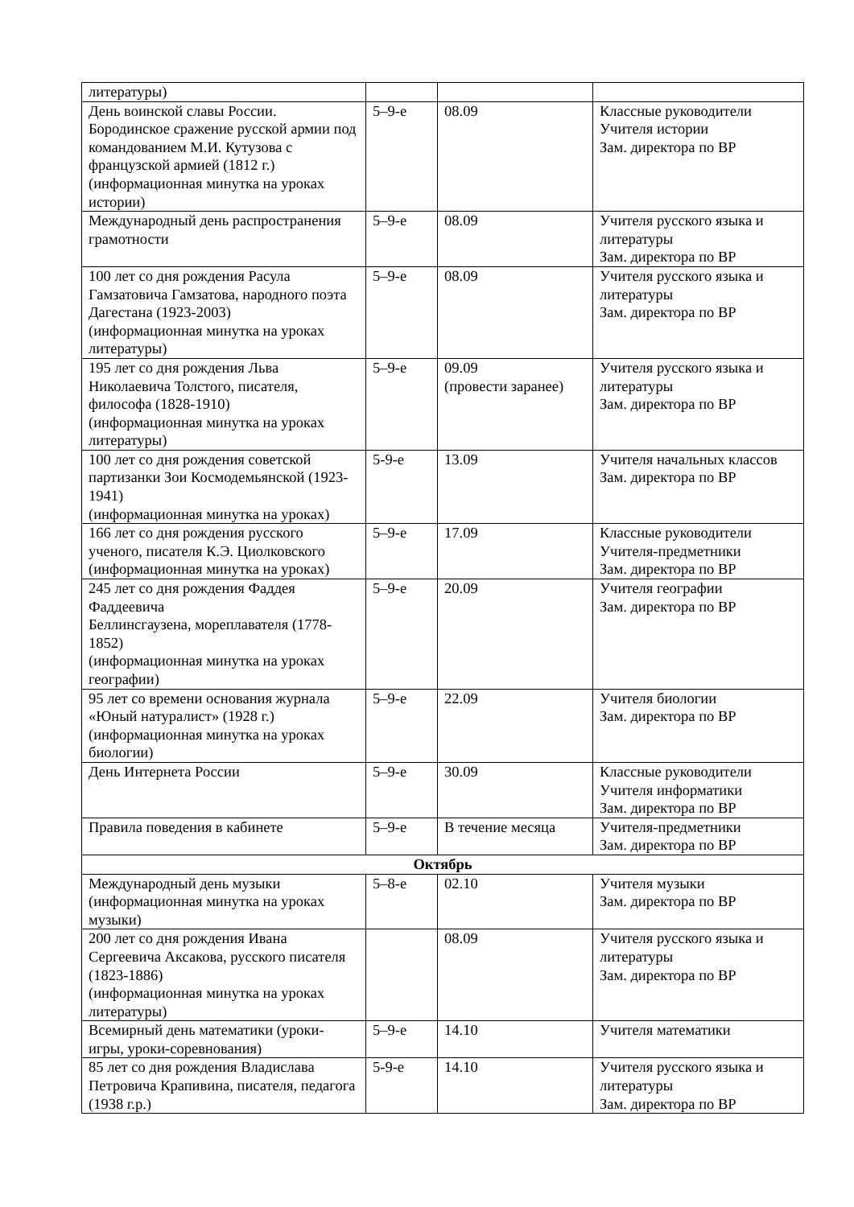| литературы) | | | |
| День воинской славы России. Бородинское сражение русской армии под командованием М.И. Кутузова с французской армией (1812 г.) (информационная минутка на уроках истории) | 5–9-е | 08.09 | Классные руководители Учителя истории Зам. директора по ВР |
| Международный день распространения грамотности | 5–9-е | 08.09 | Учителя русского языка и литературы Зам. директора по ВР |
| 100 лет со дня рождения Расула Гамзатовича Гамзатова, народного поэта Дагестана (1923-2003) (информационная минутка на уроках литературы) | 5–9-е | 08.09 | Учителя русского языка и литературы Зам. директора по ВР |
| 195 лет со дня рождения Льва Николаевича Толстого, писателя, философа (1828-1910) (информационная минутка на уроках литературы) | 5–9-е | 09.09 (провести заранее) | Учителя русского языка и литературы Зам. директора по ВР |
| 100 лет со дня рождения советской партизанки Зои Космодемьянской (1923-1941) (информационная минутка на уроках) | 5-9-е | 13.09 | Учителя начальных классов Зам. директора по ВР |
| 166 лет со дня рождения русского ученого, писателя К.Э. Циолковского (информационная минутка на уроках) | 5–9-е | 17.09 | Классные руководители Учителя-предметники Зам. директора по ВР |
| 245 лет со дня рождения Фаддея Фаддеевича Беллинсгаузена, мореплавателя (1778-1852) (информационная минутка на уроках географии) | 5–9-е | 20.09 | Учителя географии Зам. директора по ВР |
| 95 лет со времени основания журнала «Юный натуралист» (1928 г.) (информационная минутка на уроках биологии) | 5–9-е | 22.09 | Учителя биологии Зам. директора по ВР |
| День Интернета России | 5–9-е | 30.09 | Классные руководители Учителя информатики Зам. директора по ВР |
| Правила поведения в кабинете | 5–9-е | В течение месяца | Учителя-предметники Зам. директора по ВР |
| Октябрь | | | |
| Международный день музыки (информационная минутка на уроках музыки) | 5–8-е | 02.10 | Учителя музыки Зам. директора по ВР |
| 200 лет со дня рождения Ивана Сергеевича Аксакова, русского писателя (1823-1886) (информационная минутка на уроках литературы) | | 08.09 | Учителя русского языка и литературы Зам. директора по ВР |
| Всемирный день математики (уроки-игры, уроки-соревнования) | 5–9-е | 14.10 | Учителя математики |
| 85 лет со дня рождения Владислава Петровича Крапивина, писателя, педагога (1938 г.р.) | 5-9-е | 14.10 | Учителя русского языка и литературы Зам. директора по ВР |